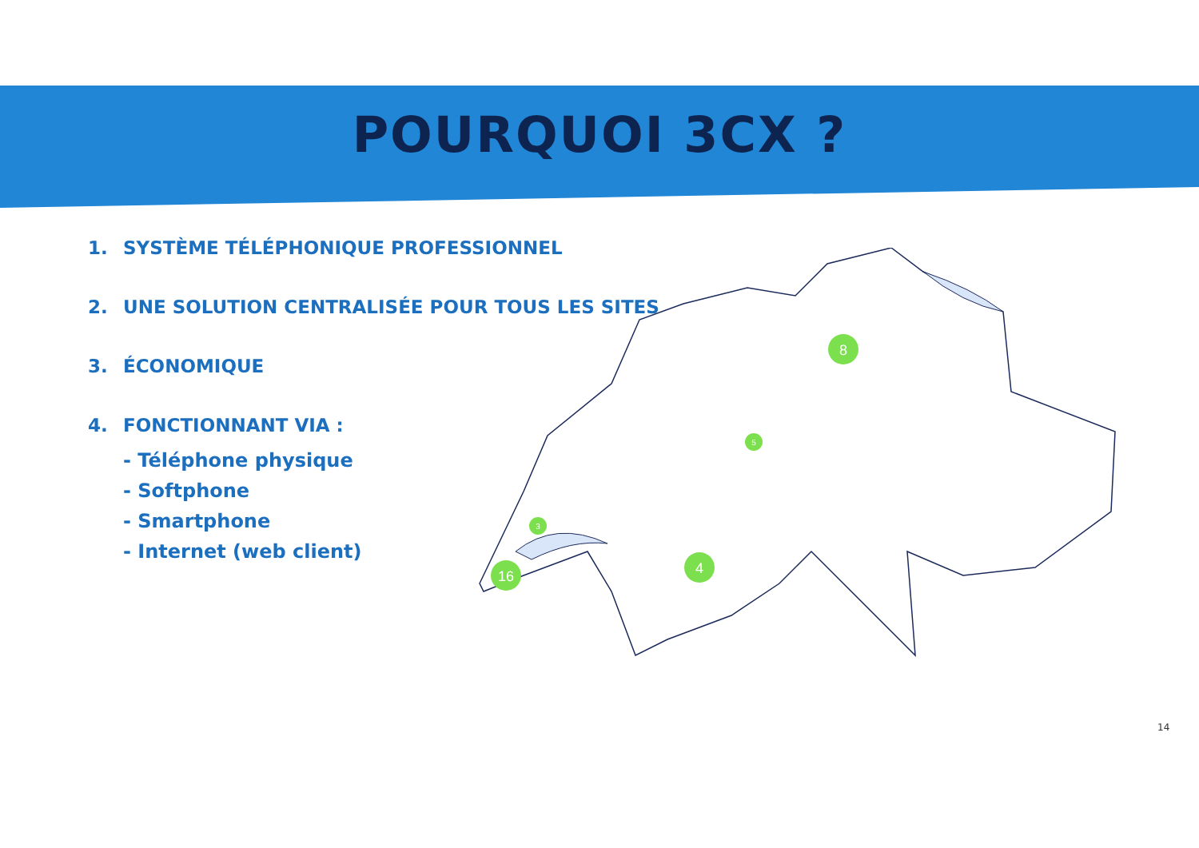POURQUOI 3CX ?
1. SYSTÈME TÉLÉPHONIQUE PROFESSIONNEL
2. UNE SOLUTION CENTRALISÉE POUR TOUS LES SITES
3. ÉCONOMIQUE
4. FONCTIONNANT VIA :
- Téléphone physique
- Softphone
- Smartphone
- Internet (web client)
16
4
8
5
3
14